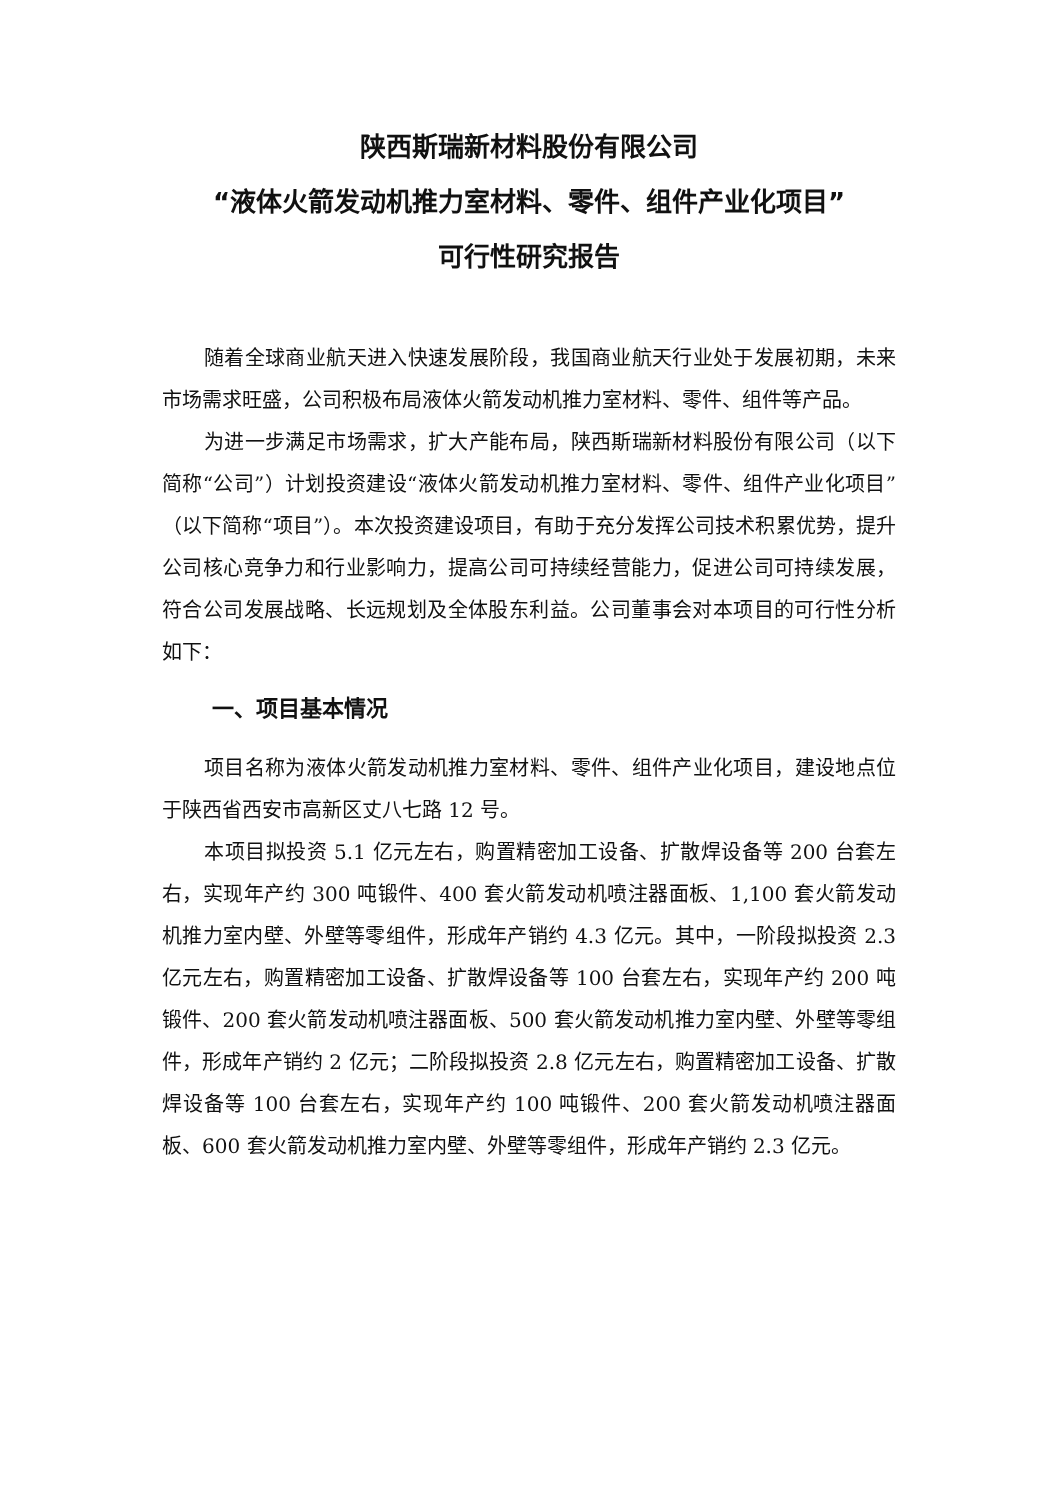陕西斯瑞新材料股份有限公司
“液体火箭发动机推力室材料、零件、组件产业化项目”
可行性研究报告
随着全球商业航天进入快速发展阶段，我国商业航天行业处于发展初期，未来市场需求旺盛，公司积极布局液体火箭发动机推力室材料、零件、组件等产品。
为进一步满足市场需求，扩大产能布局，陕西斯瑞新材料股份有限公司（以下简称“公司”）计划投资建设“液体火箭发动机推力室材料、零件、组件产业化项目”（以下简称“项目”）。本次投资建设项目，有助于充分发挥公司技术积累优势，提升公司核心竞争力和行业影响力，提高公司可持续经营能力，促进公司可持续发展，符合公司发展战略、长远规划及全体股东利益。公司董事会对本项目的可行性分析如下：
一、项目基本情况
项目名称为液体火箭发动机推力室材料、零件、组件产业化项目，建设地点位于陕西省西安市高新区丈八七路 12 号。
本项目拟投资 5.1 亿元左右，购置精密加工设备、扩散焊设备等 200 台套左右，实现年产约 300 吨锻件、400 套火箭发动机喷注器面板、1,100 套火箭发动机推力室内壁、外壁等零组件，形成年产销约 4.3 亿元。其中，一阶段拟投资 2.3 亿元左右，购置精密加工设备、扩散焊设备等 100 台套左右，实现年产约 200 吨锻件、200 套火箭发动机喷注器面板、500 套火箭发动机推力室内壁、外壁等零组件，形成年产销约 2 亿元；二阶段拟投资 2.8 亿元左右，购置精密加工设备、扩散焊设备等 100 台套左右，实现年产约 100 吨锻件、200 套火箭发动机喷注器面板、600 套火箭发动机推力室内壁、外壁等零组件，形成年产销约 2.3 亿元。